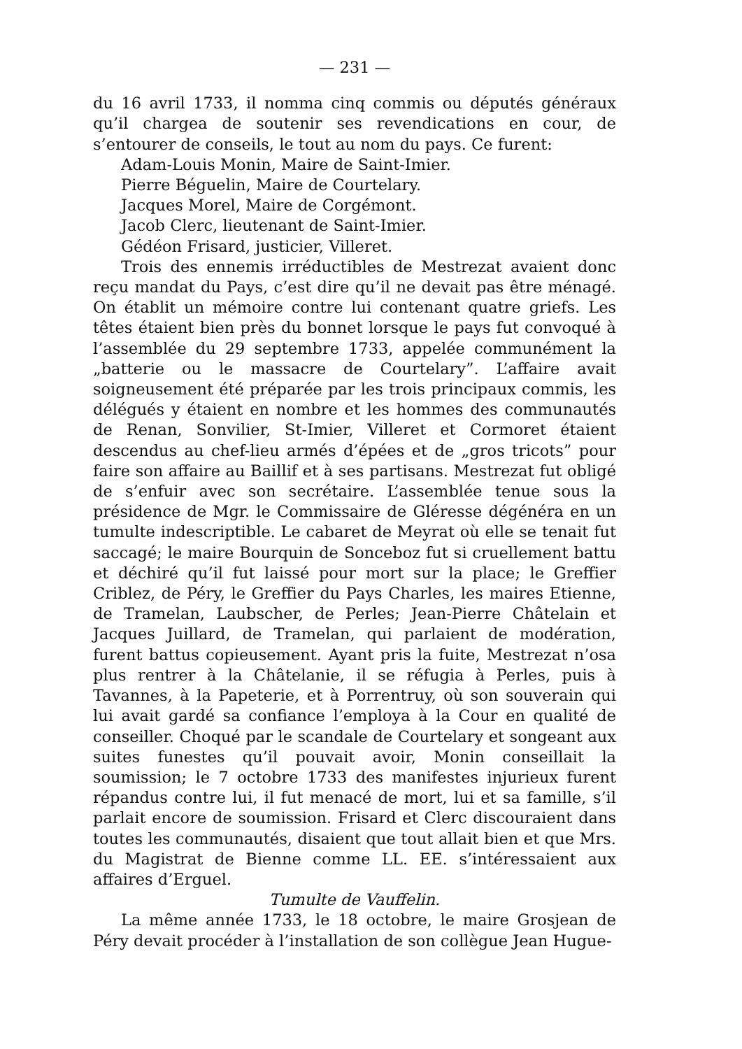— 231 —
du 16 avril 1733, il nomma cinq commis ou députés généraux qu’il chargea de soutenir ses revendications en cour, de s’entourer de conseils, le tout au nom du pays. Ce furent:
Adam-Louis Monin, Maire de Saint-Imier.
Pierre Béguelin, Maire de Courtelary.
Jacques Morel, Maire de Corgémont.
Jacob Clerc, lieutenant de Saint-Imier.
Gédéon Frisard, justicier, Villeret.
Trois des ennemis irréductibles de Mestrezat avaient donc reçu mandat du Pays, c’est dire qu’il ne devait pas être ménagé. On établit un mémoire contre lui contenant quatre griefs. Les têtes étaient bien près du bonnet lorsque le pays fut convoqué à l’assemblée du 29 septembre 1733, appelée communément la „batterie ou le massacre de Courtelary”. L’affaire avait soigneusement été préparée par les trois principaux commis, les délégués y étaient en nombre et les hommes des communautés de Renan, Sonvilier, St-Imier, Villeret et Cormoret étaient descendus au chef-lieu armés d’épées et de „gros tricots” pour faire son affaire au Baillif et à ses partisans. Mestrezat fut obligé de s’enfuir avec son secrétaire. L’assemblée tenue sous la présidence de Mgr. le Commissaire de Gléresse dégénéra en un tumulte indescriptible. Le cabaret de Meyrat où elle se tenait fut saccagé; le maire Bourquin de Sonceboz fut si cruellement battu et déchiré qu’il fut laissé pour mort sur la place; le Greffier Criblez, de Péry, le Greffier du Pays Charles, les maires Etienne, de Tramelan, Laubscher, de Perles; Jean-Pierre Châtelain et Jacques Juillard, de Tramelan, qui parlaient de modération, furent battus copieusement. Ayant pris la fuite, Mestrezat n’osa plus rentrer à la Châtelanie, il se réfugia à Perles, puis à Tavannes, à la Papeterie, et à Porrentruy, où son souverain qui lui avait gardé sa confiance l’employa à la Cour en qualité de conseiller. Choqué par le scandale de Courtelary et songeant aux suites funestes qu’il pouvait avoir, Monin conseillait la soumission; le 7 octobre 1733 des manifestes injurieux furent répandus contre lui, il fut menacé de mort, lui et sa famille, s’il parlait encore de soumission. Frisard et Clerc discouraient dans toutes les communautés, disaient que tout allait bien et que Mrs. du Magistrat de Bienne comme LL. EE. s’intéressaient aux affaires d’Erguel.
Tumulte de Vauffelin.
La même année 1733, le 18 octobre, le maire Grosjean de Péry devait procéder à l’installation de son collègue Jean Hugue-